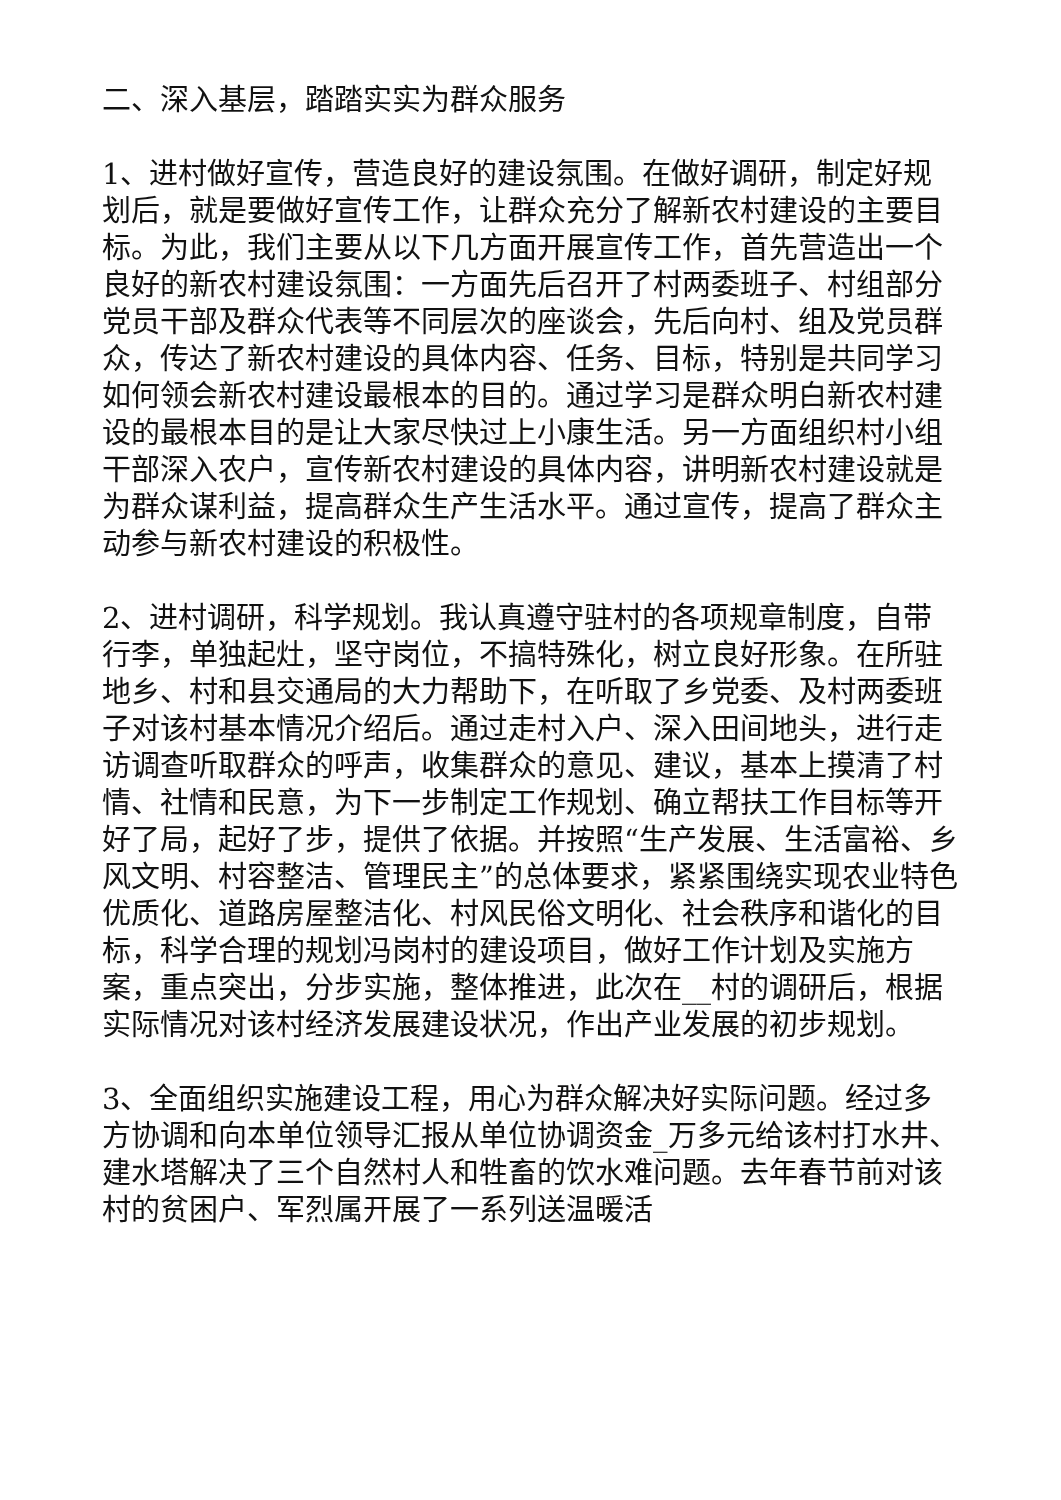二、深入基层，踏踏实实为群众服务
1、进村做好宣传，营造良好的建设氛围。在做好调研，制定好规划后，就是要做好宣传工作，让群众充分了解新农村建设的主要目标。为此，我们主要从以下几方面开展宣传工作，首先营造出一个良好的新农村建设氛围：一方面先后召开了村两委班子、村组部分党员干部及群众代表等不同层次的座谈会，先后向村、组及党员群众，传达了新农村建设的具体内容、任务、目标，特别是共同学习如何领会新农村建设最根本的目的。通过学习是群众明白新农村建设的最根本目的是让大家尽快过上小康生活。另一方面组织村小组干部深入农户，宣传新农村建设的具体内容，讲明新农村建设就是为群众谋利益，提高群众生产生活水平。通过宣传，提高了群众主动参与新农村建设的积极性。
2、进村调研，科学规划。我认真遵守驻村的各项规章制度，自带行李，单独起灶，坚守岗位，不搞特殊化，树立良好形象。在所驻地乡、村和县交通局的大力帮助下，在听取了乡党委、及村两委班子对该村基本情况介绍后。通过走村入户、深入田间地头，进行走访调查听取群众的呼声，收集群众的意见、建议，基本上摸清了村情、社情和民意，为下一步制定工作规划、确立帮扶工作目标等开好了局，起好了步，提供了依据。并按照“生产发展、生活富裕、乡风文明、村容整洁、管理民主”的总体要求，紧紧围绕实现农业特色优质化、道路房屋整洁化、村风民俗文明化、社会秩序和谐化的目标，科学合理的规划冯岗村的建设项目，做好工作计划及实施方案，重点突出，分步实施，整体推进，此次在__村的调研后，根据实际情况对该村经济发展建设状况，作出产业发展的初步规划。
3、全面组织实施建设工程，用心为群众解决好实际问题。经过多方协调和向本单位领导汇报从单位协调资金_万多元给该村打水井、建水塔解决了三个自然村人和牲畜的饮水难问题。去年春节前对该村的贫困户、军烈属开展了一系列送温暖活